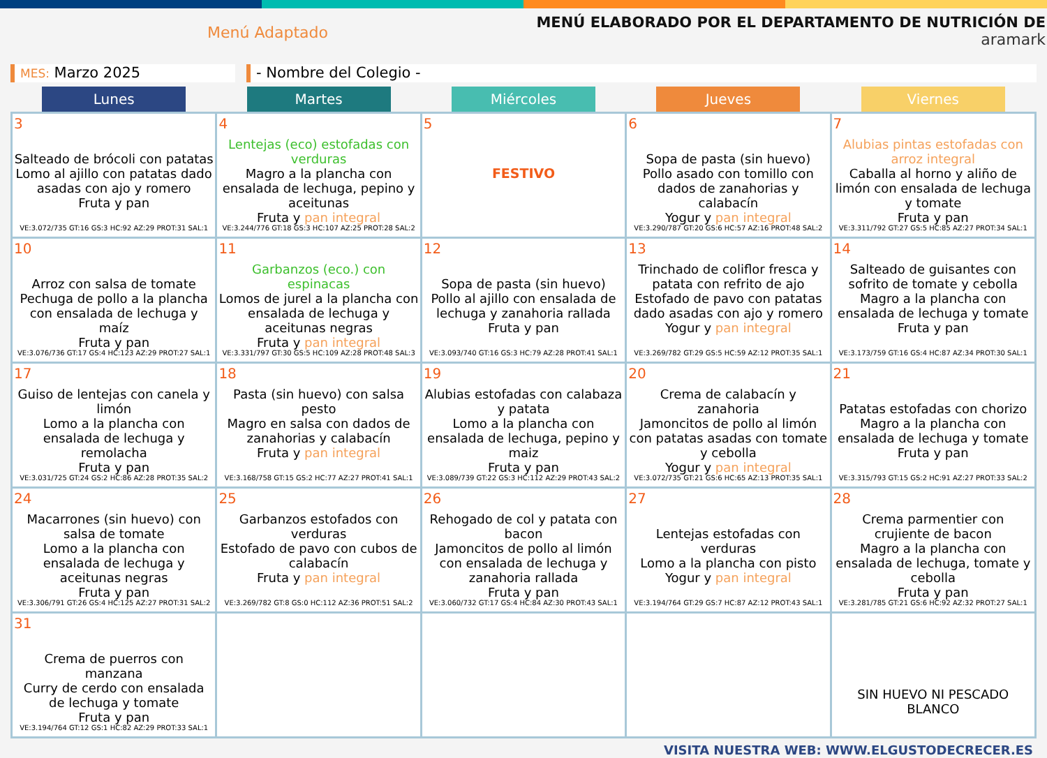Menú Adaptado
MENÚ ELABORADO POR EL DEPARTAMENTO DE NUTRICIÓN DE
aramark
MES: Marzo 2025 - Nombre del Colegio -
| Lunes | Martes | Miércoles | Jueves | Viernes |
| --- | --- | --- | --- | --- |
| 3 Salteado de brócoli con patatas Lomo al ajillo con patatas dado asadas con ajo y romero Fruta y pan VE:3.072/735 GT:16 GS:3 HC:92 AZ:29 PROT:31 SAL:1 | 4 Lentejas (eco) estofadas con verduras Magro a la plancha con ensalada de lechuga, pepino y aceitunas Fruta y pan integral VE:3.244/776 GT:18 GS:3 HC:107 AZ:25 PROT:28 SAL:2 | 5 FESTIVO | 6 Sopa de pasta (sin huevo) Pollo asado con tomillo con dados de zanahorias y calabacín Yogur y pan integral VE:3.290/787 GT:20 GS:6 HC:57 AZ:16 PROT:48 SAL:2 | 7 Alubias pintas estofadas con arroz integral Caballa al horno y aliño de limón con ensalada de lechuga y tomate Fruta y pan VE:3.311/792 GT:27 GS:5 HC:85 AZ:27 PROT:34 SAL:1 |
| 10 Arroz con salsa de tomate Pechuga de pollo a la plancha con ensalada de lechuga y maíz Fruta y pan VE:3.076/736 GT:17 GS:4 HC:123 AZ:29 PROT:27 SAL:1 | 11 Garbanzos (eco.) con espinacas Lomos de jurel a la plancha con ensalada de lechuga y aceitunas negras Fruta y pan integral VE:3.331/797 GT:30 GS:5 HC:109 AZ:28 PROT:48 SAL:3 | 12 Sopa de pasta (sin huevo) Pollo al ajillo con ensalada de lechuga y zanahoria rallada Fruta y pan VE:3.093/740 GT:16 GS:3 HC:79 AZ:28 PROT:41 SAL:1 | 13 Trinchado de coliflor fresca y patata con refrito de ajo Estofado de pavo con patatas dado asadas con ajo y romero Yogur y pan integral VE:3.269/782 GT:29 GS:5 HC:59 AZ:12 PROT:35 SAL:1 | 14 Salteado de guisantes con sofrito de tomate y cebolla Magro a la plancha con ensalada de lechuga y tomate Fruta y pan VE:3.173/759 GT:16 GS:4 HC:87 AZ:34 PROT:30 SAL:1 |
| 17 Guiso de lentejas con canela y limón Lomo a la plancha con ensalada de lechuga y remolacha Fruta y pan VE:3.031/725 GT:24 GS:2 HC:86 AZ:28 PROT:35 SAL:2 | 18 Pasta (sin huevo) con salsa pesto Magro en salsa con dados de zanahorias y calabacín Fruta y pan integral VE:3.168/758 GT:15 GS:2 HC:77 AZ:27 PROT:41 SAL:1 | 19 Alubias estofadas con calabaza y patata Lomo a la plancha con ensalada de lechuga, pepino y maiz Fruta y pan VE:3.089/739 GT:22 GS:3 HC:112 AZ:29 PROT:43 SAL:2 | 20 Crema de calabacín y zanahoria Jamoncitos de pollo al limón con patatas asadas con tomate y cebolla Yogur y pan integral VE:3.072/735 GT:21 GS:6 HC:65 AZ:13 PROT:35 SAL:1 | 21 Patatas estofadas con chorizo Magro a la plancha con ensalada de lechuga y tomate Fruta y pan VE:3.315/793 GT:15 GS:2 HC:91 AZ:27 PROT:33 SAL:2 |
| 24 Macarrones (sin huevo) con salsa de tomate Lomo a la plancha con ensalada de lechuga y aceitunas negras Fruta y pan VE:3.306/791 GT:26 GS:4 HC:125 AZ:27 PROT:31 SAL:2 | 25 Garbanzos estofados con verduras Estofado de pavo con cubos de calabacín Fruta y pan integral VE:3.269/782 GT:8 GS:0 HC:112 AZ:36 PROT:51 SAL:2 | 26 Rehogado de col y patata con bacon Jamoncitos de pollo al limón con ensalada de lechuga y zanahoria rallada Fruta y pan VE:3.060/732 GT:17 GS:4 HC:84 AZ:30 PROT:43 SAL:1 | 27 Lentejas estofadas con verduras Lomo a la plancha con pisto Yogur y pan integral VE:3.194/764 GT:29 GS:7 HC:87 AZ:12 PROT:43 SAL:1 | 28 Crema parmentier con crujiente de bacon Magro a la plancha con ensalada de lechuga, tomate y cebolla Fruta y pan VE:3.281/785 GT:21 GS:6 HC:92 AZ:32 PROT:27 SAL:1 |
| 31 Crema de puerros con manzana Curry de cerdo con ensalada de lechuga y tomate Fruta y pan VE:3.194/764 GT:12 GS:1 HC:82 AZ:29 PROT:33 SAL:1 | | | | SIN HUEVO NI PESCADO BLANCO |
VISITA NUESTRA WEB: WWW.ELGUSTODECRECER.ES